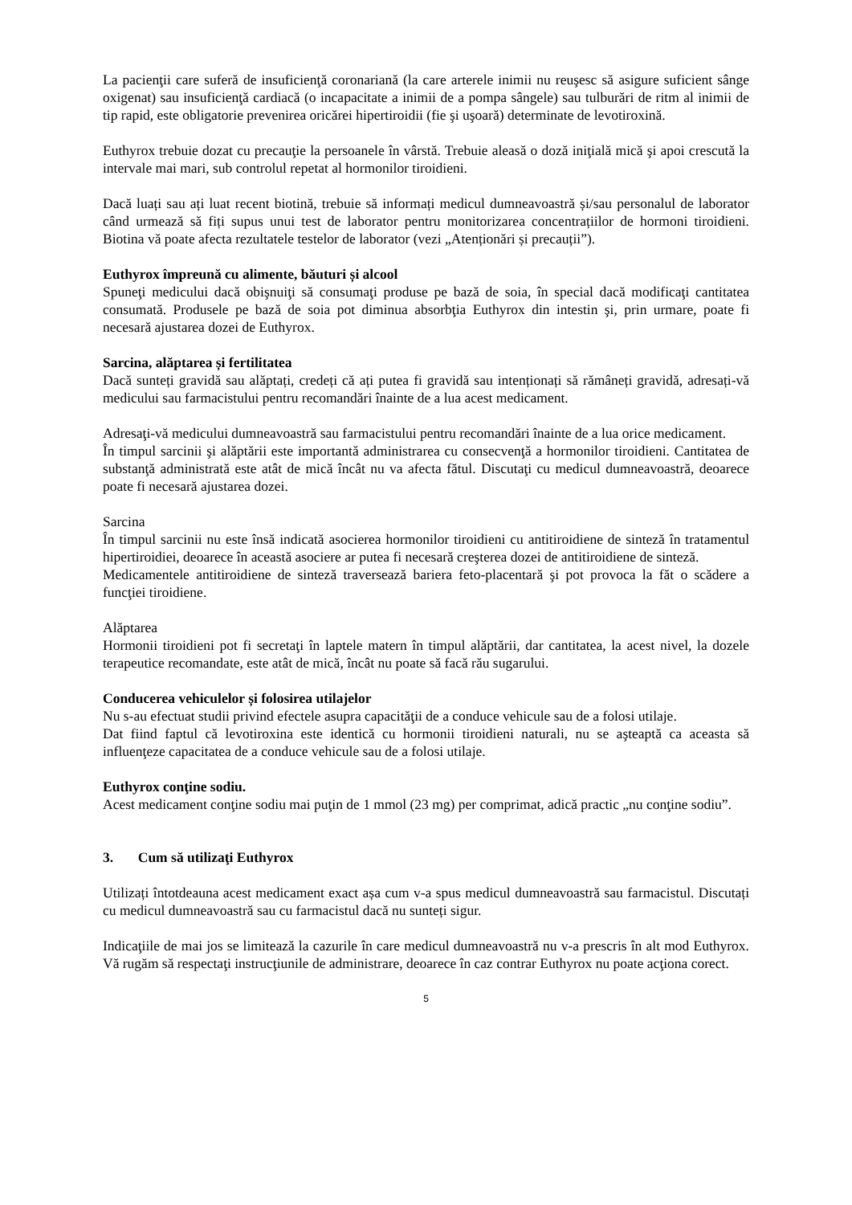La pacienţii care suferă de insuficienţă coronariană (la care arterele inimii nu reuşesc să asigure suficient sânge oxigenat) sau insuficienţă cardiacă (o incapacitate a inimii de a pompa sângele) sau tulburări de ritm al inimii de tip rapid, este obligatorie prevenirea oricărei hipertiroidii (fie şi uşoară) determinate de levotiroxină.
Euthyrox trebuie dozat cu precauţie la persoanele în vârstă. Trebuie aleasă o doză iniţială mică şi apoi crescută la intervale mai mari, sub controlul repetat al hormonilor tiroidieni.
Dacă luați sau ați luat recent biotină, trebuie să informați medicul dumneavoastră și/sau personalul de laborator când urmează să fiți supus unui test de laborator pentru monitorizarea concentrațiilor de hormoni tiroidieni. Biotina vă poate afecta rezultatele testelor de laborator (vezi „Atenționări și precauții”).
Euthyrox împreună cu alimente, băuturi și alcool
Spuneţi medicului dacă obişnuiţi să consumaţi produse pe bază de soia, în special dacă modificaţi cantitatea consumată. Produsele pe bază de soia pot diminua absorbţia Euthyrox din intestin şi, prin urmare, poate fi necesară ajustarea dozei de Euthyrox.
Sarcina, alăptarea și fertilitatea
Dacă sunteți gravidă sau alăptați, credeți că ați putea fi gravidă sau intenționați să rămâneți gravidă, adresați-vă medicului sau farmacistului pentru recomandări înainte de a lua acest medicament.
Adresaţi-vă medicului dumneavoastră sau farmacistului pentru recomandări înainte de a lua orice medicament.
În timpul sarcinii şi alăptării este importantă administrarea cu consecvenţă a hormonilor tiroidieni. Cantitatea de substanţă administrată este atât de mică încât nu va afecta fătul. Discutaţi cu medicul dumneavoastră, deoarece poate fi necesară ajustarea dozei.
Sarcina
În timpul sarcinii nu este însă indicată asocierea hormonilor tiroidieni cu antitiroidiene de sinteză în tratamentul hipertiroidiei, deoarece în această asociere ar putea fi necesară creşterea dozei de antitiroidiene de sinteză.
Medicamentele antitiroidiene de sinteză traversează bariera feto-placentară şi pot provoca la făt o scădere a funcţiei tiroidiene.
Alăptarea
Hormonii tiroidieni pot fi secretaţi în laptele matern în timpul alăptării, dar cantitatea, la acest nivel, la dozele terapeutice recomandate, este atât de mică, încât nu poate să facă rău sugarului.
Conducerea vehiculelor și folosirea utilajelor
Nu s-au efectuat studii privind efectele asupra capacităţii de a conduce vehicule sau de a folosi utilaje.
Dat fiind faptul că levotiroxina este identică cu hormonii tiroidieni naturali, nu se aşteaptă ca aceasta să influenţeze capacitatea de a conduce vehicule sau de a folosi utilaje.
Euthyrox conţine sodiu.
Acest medicament conţine sodiu mai puţin de 1 mmol (23 mg) per comprimat, adică practic „nu conţine sodiu”.
3. Cum să utilizaţi Euthyrox
Utilizați întotdeauna acest medicament exact așa cum v-a spus medicul dumneavoastră sau farmacistul. Discutați cu medicul dumneavoastră sau cu farmacistul dacă nu sunteți sigur.
Indicaţiile de mai jos se limitează la cazurile în care medicul dumneavoastră nu v-a prescris în alt mod Euthyrox. Vă rugăm să respectaţi instrucţiunile de administrare, deoarece în caz contrar Euthyrox nu poate acţiona corect.
5